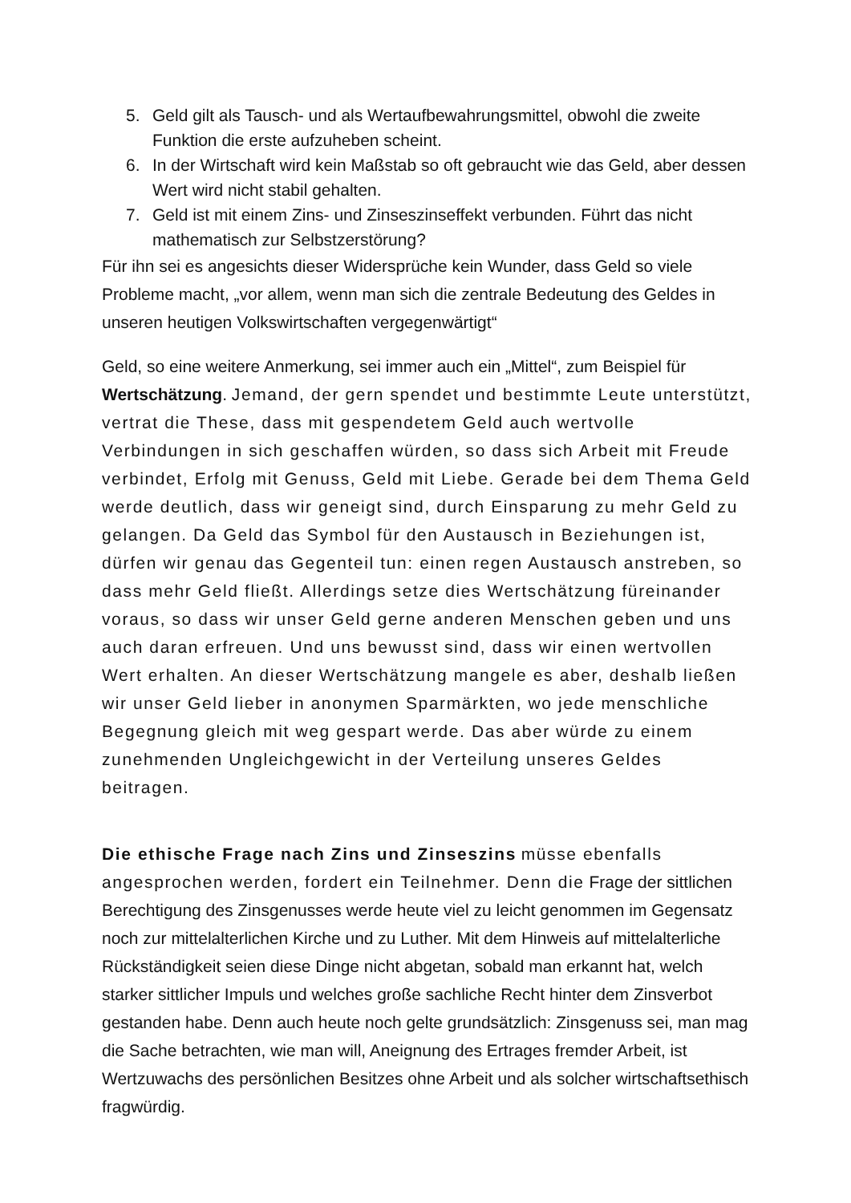5. Geld gilt als Tausch- und als Wertaufbewahrungsmittel, obwohl die zweite Funktion die erste aufzuheben scheint.
6. In der Wirtschaft wird kein Maßstab so oft gebraucht wie das Geld, aber dessen Wert wird nicht stabil gehalten.
7. Geld ist mit einem Zins- und Zinseszinseffekt verbunden. Führt das nicht mathematisch zur Selbstzerstörung?
Für ihn sei es angesichts dieser Widersprüche kein Wunder, dass Geld so viele Probleme macht, „vor allem, wenn man sich die zentrale Bedeutung des Geldes in unseren heutigen Volkswirtschaften vergegenwärtigt“
Geld, so eine weitere Anmerkung, sei immer auch ein „Mittel“, zum Beispiel für Wertschätzung. Jemand, der gern spendet und bestimmte Leute unterstützt, vertrat die These, dass mit gespendetem Geld auch wertvolle Verbindungen in sich geschaffen würden, so dass sich Arbeit mit Freude verbindet, Erfolg mit Genuss, Geld mit Liebe. Gerade bei dem Thema Geld werde deutlich, dass wir geneigt sind, durch Einsparung zu mehr Geld zu gelangen. Da Geld das Symbol für den Austausch in Beziehungen ist, dürfen wir genau das Gegenteil tun: einen regen Austausch anstreben, so dass mehr Geld fließt. Allerdings setze dies Wertschätzung füreinander voraus, so dass wir unser Geld gerne anderen Menschen geben und uns auch daran erfreuen. Und uns bewusst sind, dass wir einen wertvollen Wert erhalten. An dieser Wertschätzung mangele es aber, deshalb ließen wir unser Geld lieber in anonymen Sparmärkten, wo jede menschliche Begegnung gleich mit weg gespart werde. Das aber würde zu einem zunehmenden Ungleichgewicht in der Verteilung unseres Geldes beitragen.
Die ethische Frage nach Zins und Zinseszins müsse ebenfalls angesprochen werden, fordert ein Teilnehmer. Denn die Frage der sittlichen Berechtigung des Zinsgenusses werde heute viel zu leicht genommen im Gegensatz noch zur mittelalterlichen Kirche und zu Luther. Mit dem Hinweis auf mittelalterliche Rückständigkeit seien diese Dinge nicht abgetan, sobald man erkannt hat, welch starker sittlicher Impuls und welches große sachliche Recht hinter dem Zinsverbot gestanden habe. Denn auch heute noch gelte grundsätzlich: Zinsgenuss sei, man mag die Sache betrachten, wie man will, Aneignung des Ertrages fremder Arbeit, ist Wertzuwachs des persönlichen Besitzes ohne Arbeit und als solcher wirtschaftsethisch fragwürdig.